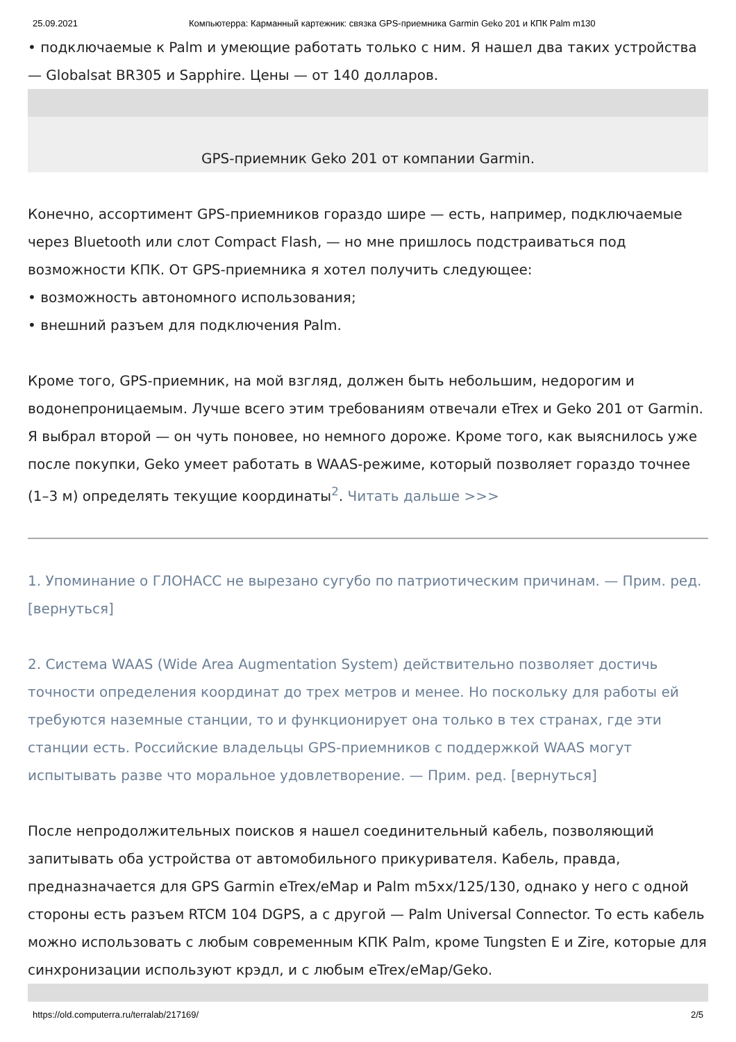25.09.2021 Компьютерра: Карманный картежник: связка GPS-приемника Garmin Geko 201 и КПК Palm m130
• подключаемые к Palm и умеющие работать только с ним. Я нашел два таких устройства — Globalsat BR305 и Sapphire. Цены — от 140 долларов.
GPS-приемник Geko 201 от компании Garmin.
Конечно, ассортимент GPS-приемников гораздо шире — есть, например, подключаемые через Bluetooth или слот Compact Flash, — но мне пришлось подстраиваться под возможности КПК. От GPS-приемника я хотел получить следующее:
• возможность автономного использования;
• внешний разъем для подключения Palm.
Кроме того, GPS-приемник, на мой взгляд, должен быть небольшим, недорогим и водонепроницаемым. Лучше всего этим требованиям отвечали eTrex и Geko 201 от Garmin. Я выбрал второй — он чуть поновее, но немного дороже. Кроме того, как выяснилось уже после покупки, Geko умеет работать в WAAS-режиме, который позволяет гораздо точнее (1–3 м) определять текущие координаты<sup>2</sup>. Читать дальше >>>
1. Упоминание о ГЛОНАСС не вырезано сугубо по патриотическим причинам. — Прим. ред. [вернуться]
2. Система WAAS (Wide Area Augmentation System) действительно позволяет достичь точности определения координат до трех метров и менее. Но поскольку для работы ей требуются наземные станции, то и функционирует она только в тех странах, где эти станции есть. Российские владельцы GPS-приемников с поддержкой WAAS могут испытывать разве что моральное удовлетворение. — Прим. ред. [вернуться]
После непродолжительных поисков я нашел соединительный кабель, позволяющий запитывать оба устройства от автомобильного прикуривателя. Кабель, правда, предназначается для GPS Garmin eTrex/eMap и Palm m5xx/125/130, однако у него с одной стороны есть разъем RTCM 104 DGPS, а с другой — Palm Universal Connector. То есть кабель можно использовать с любым современным КПК Palm, кроме Tungsten E и Zire, которые для синхронизации используют крэдл, и с любым eTrex/eMap/Geko.
https://old.computerra.ru/terralab/217169/ 2/5